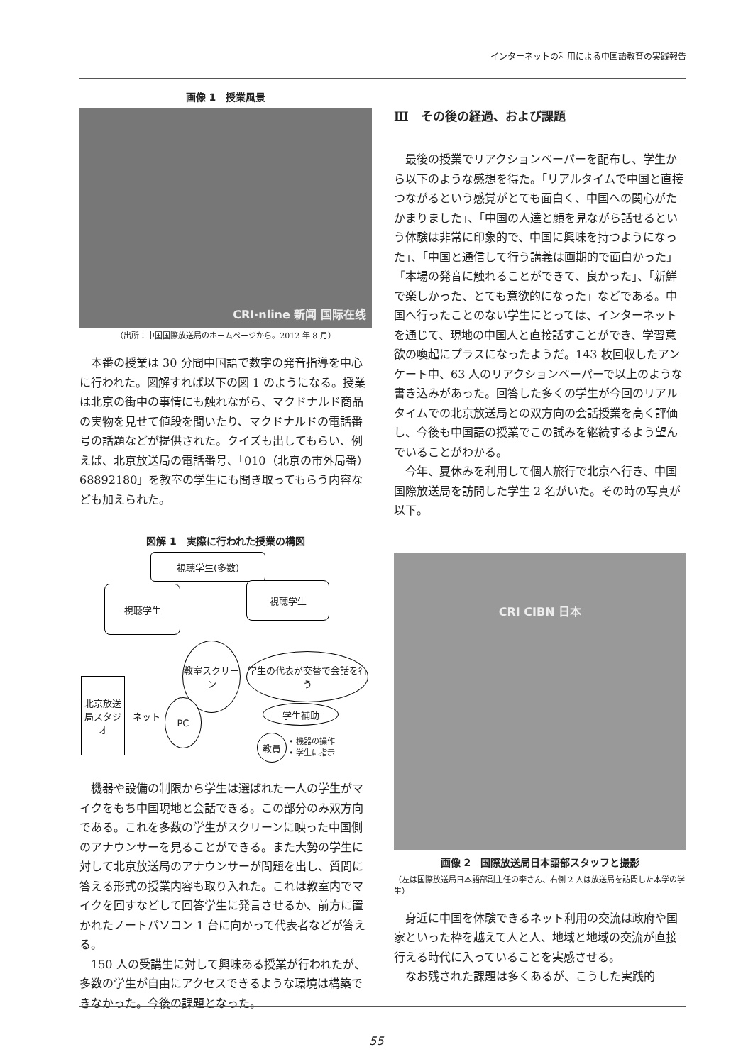インターネットの利用による中国語教育の実践報告
画像 1　授業風景
CRI·nline 新闻 国际在线
（出所：中国国際放送局のホームページから。2012 年 8 月）
本番の授業は 30 分間中国語で数字の発音指導を中心に行われた。図解すれば以下の図 1 のようになる。授業は北京の街中の事情にも触れながら、マクドナルド商品の実物を見せて値段を聞いたり、マクドナルドの電話番号の話題などが提供された。クイズも出してもらい、例えば、北京放送局の電話番号、「010（北京の市外局番）68892180」を教室の学生にも聞き取ってもらう内容なども加えられた。
図解 1　実際に行われた授業の構図
視聴学生(多数)
視聴学生 視聴学生
教室スクリーン
学生の代表が交替で会話を行う
北京放送局スタジオ
ネット
PC
学生補助
教員
• 機器の操作
• 学生に指示
機器や設備の制限から学生は選ばれた一人の学生がマイクをもち中国現地と会話できる。この部分のみ双方向である。これを多数の学生がスクリーンに映った中国側のアナウンサーを見ることができる。また大勢の学生に対して北京放送局のアナウンサーが問題を出し、質問に答える形式の授業内容も取り入れた。これは教室内でマイクを回すなどして回答学生に発言させるか、前方に置かれたノートパソコン 1 台に向かって代表者などが答える。
150 人の受講生に対して興味ある授業が行われたが、多数の学生が自由にアクセスできるような環境は構築できなかった。今後の課題となった。
Ⅲ　その後の経過、および課題
最後の授業でリアクションペーパーを配布し、学生から以下のような感想を得た。「リアルタイムで中国と直接つながるという感覚がとても面白く、中国への関心がたかまりました」、「中国の人達と顔を見ながら話せるという体験は非常に印象的で、中国に興味を持つようになった」、「中国と通信して行う講義は画期的で面白かった」「本場の発音に触れることができて、良かった」、「新鮮で楽しかった、とても意欲的になった」などである。中国へ行ったことのない学生にとっては、インターネットを通じて、現地の中国人と直接話すことができ、学習意欲の喚起にプラスになったようだ。143 枚回収したアンケート中、63 人のリアクションペーパーで以上のような書き込みがあった。回答した多くの学生が今回のリアルタイムでの北京放送局との双方向の会話授業を高く評価し、今後も中国語の授業でこの試みを継続するよう望んでいることがわかる。
今年、夏休みを利用して個人旅行で北京へ行き、中国国際放送局を訪問した学生 2 名がいた。その時の写真が以下。
CRI CIBN 日本
画像 2　国際放送局日本語部スタッフと撮影
（左は国際放送局日本語部副主任の李さん、右側 2 人は放送局を訪問した本学の学生）
身近に中国を体験できるネット利用の交流は政府や国家といった枠を越えて人と人、地域と地域の交流が直接行える時代に入っていることを実感させる。
なお残された課題は多くあるが、こうした実践的
55